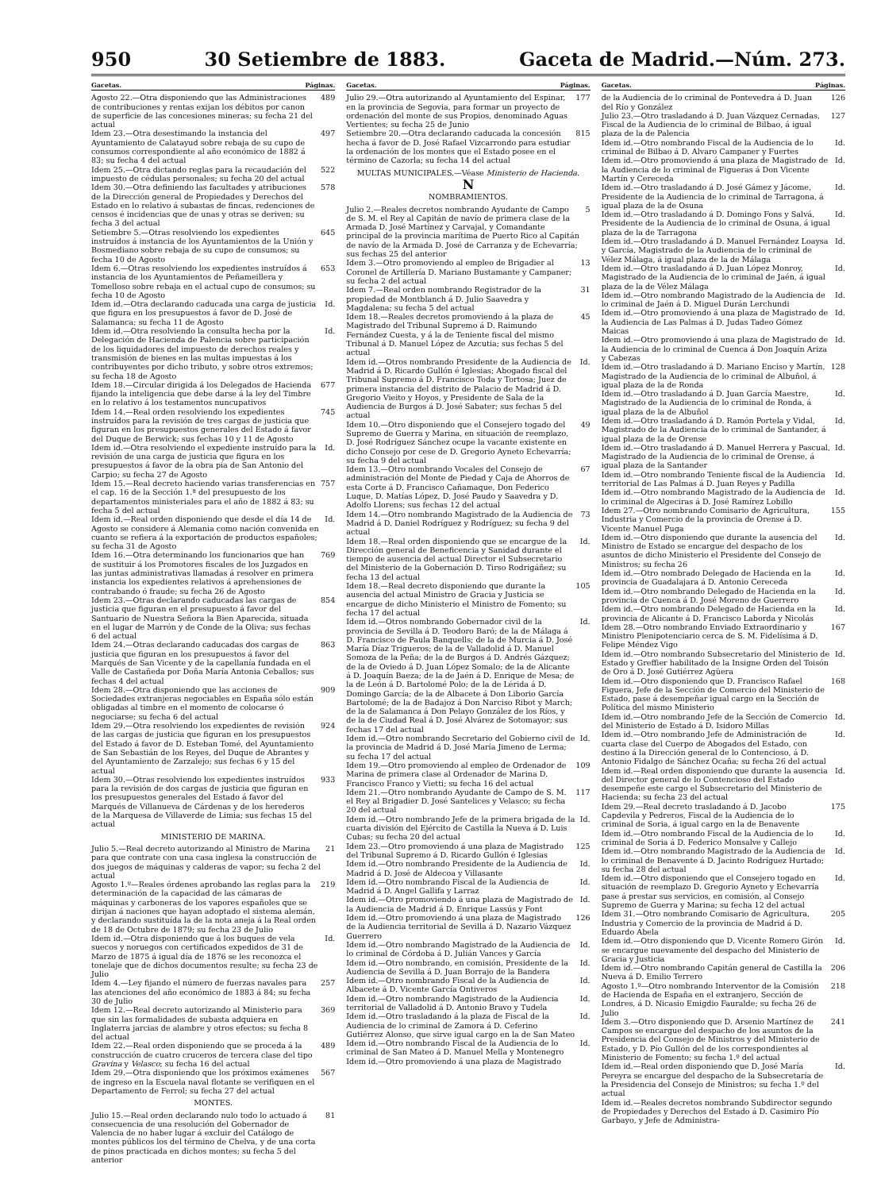950 30 Setiembre de 1883. Gaceta de Madrid.—Núm. 273.
Gacetas. Páginas.
Agosto 22.—Otra disponiendo que las Administraciones de contribuciones y rentas exijan los débitos por canon de superficie de las concesiones mineras; su fecha 21 del actual 489
Idem 23.—Otra desestimando la instancia del Ayuntamiento de Calatayud sobre rebaja de su cupo de consumos correspondiente al año económico de 1882 á 83; su fecha 4 del actual 497
Idem 25.—Otra dictando reglas para la recaudación del impuesto de cédulas personales; su fecha 20 del actual 522
Idem 30.—Otra definiendo las facultades y atribuciones de la Dirección general de Propiedades y Derechos del Estado en lo relativo á subastas de fincas, redenciones de censos é incidencias que de unas y otras se deriven; su fecha 3 del actual 578
Setiembre 5.—Otras resolviendo los expedientes instruídos á instancia de los Ayuntamientos de la Unión y Bosmediano sobre rebaja de su cupo de consumos; su fecha 10 de Agosto 645
Idem 6.—Otras resolviendo los expedientes instruídos á instancia de los Ayuntamientos de Peñameillera y Tomelloso sobre rebaja en el actual cupo de consumos; su fecha 10 de Agosto 653
Idem id.—Otra declarando caducada una carga de justicia que figura en los presupuestos á favor de D. José de Salamanca; su fecha 11 de Agosto Id.
Idem id.—Otra resolviendo la consulta hecha por la Delegación de Hacienda de Palencia sobre participación de los liquidadores del impuesto de derechos reales y transmisión de bienes en las multas impuestas á los contribuyentes por dicho tributo, y sobre otros extremos; su fecha 18 de Agosto Id.
Idem 18.—Circular dirigida á los Delegados de Hacienda fijando la inteligencia que debe darse á la ley del Timbre en lo relativo á los testamentos nuncupativos 677
Idem 14.—Real orden resolviendo los expedientes instruídos para la revisión de tres cargas de justicia que figuran en los presupuestos generales del Estado á favor del Duque de Berwick; sus fechas 10 y 11 de Agosto 745
Idem id.—Otra resolviendo el expediente instruído para la revisión de una carga de justicia que figura en los presupuestos á favor de la obra pía de San Antonio del Carpio; su fecha 27 de Agosto Id.
Idem 15.—Real decreto haciendo varias transferencias en el cap. 16 de la Sección 1.ª del presupuesto de los departamentos ministeriales para el año de 1882 á 83; su fecha 5 del actual 757
Idem id.—Real orden disponiendo que desde el día 14 de Agosto se considere á Alemania como nación convenida en cuanto se refiera á la exportación de productos españoles; su fecha 31 de Agosto Id.
Idem 16.—Otra determinando los funcionarios que han de sustituir á los Promotores fiscales de los Juzgados en las juntas administrativas llamadas á resolver en primera instancia los expedientes relativos á aprehensiones de contrabando ó fraude; su fecha 26 de Agosto 769
Idem 23.—Otras declarando caducadas las cargas de justicia que figuran en el presupuesto á favor del Santuario de Nuestra Señora la Bien Aparecida, situada en el lugar de Marrón y de Conde de la Oliva; sus fechas 6 del actual 854
Idem 24.—Otras declarando caducadas dos cargas de justicia que figuran en los presupuestos á favor del Marqués de San Vicente y de la capellanía fundada en el Valle de Castañeda por Doña María Antonia Ceballos; sus fechas 4 del actual 863
Idem 28.—Otra disponiendo que las acciones de Sociedades extranjeras negociables en España sólo están obligadas al timbre en el momento de colocarse ó negociarse; su fecha 6 del actual 909
Idem 29.—Otra resolviendo los expedientes de revisión de las cargas de justicia que figuran en los presupuestos del Estado á favor de D. Esteban Tomé, del Ayuntamiento de San Sebastián de los Reyes, del Duque de Abrantes y del Ayuntamiento de Zarzalejo; sus fechas 6 y 15 del actual 924
Idem 30.—Otras resolviendo los expedientes instruídos para la revisión de dos cargas de justicia que figuran en los presupuestos generales del Estado á favor del Marqués de Villanueva de Cárdenas y de los herederos de la Marquesa de Villaverde de Limia; sus fechas 15 del actual 933
MINISTERIO DE MARINA.
Julio 5.—Real decreto autorizando al Ministro de Marina para que contrate con una casa inglesa la construcción de dos juegos de máquinas y calderas de vapor; su fecha 2 del actual 21
Agosto 1.º—Reales órdenes aprobando las reglas para la determinación de la capacidad de las cámaras de máquinas y carboneras de los vapores españoles que se dirijan á naciones que hayan adoptado el sistema alemán, y declarando sustituída la de la nota aneja á la Real orden de 18 de Octubre de 1879; su fecha 23 de Julio 219
Idem id.—Otra disponiendo que á los buques de vela suecos y noruegos con certificados expedidos de 31 de Marzo de 1875 á igual día de 1876 se les reconozca el tonelaje que de dichos documentos resulte; su fecha 23 de Julio Id.
Idem 4.—Ley fijando el número de fuerzas navales para las atenciones del año económico de 1883 á 84; su fecha 30 de Julio 257
Idem 12.—Real decreto autorizando al Ministerio para que sin las formalidades de subasta adquiera en Inglaterra jarcias de alambre y otros efectos; su fecha 8 del actual 369
Idem 22.—Real orden disponiendo que se proceda á la construcción de cuatro cruceros de tercera clase del tipo Gravina y Velasco; su fecha 16 del actual 489
Idem 29.—Otra disponiendo que los próximos exámenes de ingreso en la Escuela naval flotante se verifiquen en el Departamento de Ferrol; su fecha 27 del actual 567
MONTES.
Julio 15.—Real orden declarando nulo todo lo actuado á consecuencia de una resolución del Gobernador de Valencia de no haber lugar á excluir del Catálogo de montes públicos los del término de Chelva, y de una corta de pinos practicada en dichos montes; su fecha 5 del anterior 81
Gacetas. Páginas.
Julio 29.—Otra autorizando al Ayuntamiento del Espinar, en la provincia de Segovia, para formar un proyecto de ordenación del monte de sus Propios, denominado Aguas Vertientes; su fecha 25 de Junio 177
Setiembre 20.—Otra declarando caducada la concesión hecha á favor de D. José Rafael Vizcarrondo para estudiar la ordenación de los montes que el Estado posee en el término de Cazorla; su fecha 14 del actual 815
MULTAS MUNICIPALES.—Véase Ministerio de Hacienda.
N
NOMBRAMIENTOS.
Julio 2.—Reales decretos nombrando Ayudante de Campo de S. M. el Rey al Capitán de navío de primera clase de la Armada D. José Martínez y Carvajal, y Comandante principal de la provincia marítima de Puerto Rico al Capitán de navío de la Armada D. José de Carranza y de Echevarría; sus fechas 25 del anterior 5
Idem 3.—Otro promoviendo al empleo de Brigadier al Coronel de Artillería D. Mariano Bustamante y Campaner; su fecha 2 del actual 13
Idem 7.—Real orden nombrando Registrador de la propiedad de Montblanch á D. Julio Saavedra y Magdalena; su fecha 5 del actual 31
Idem 18.—Reales decretos promoviendo á la plaza de Magistrado del Tribunal Supremo á D. Raimundo Fernández Cuesta, y á la de Teniente fiscal del mismo Tribunal á D. Manuel López de Azcutia; sus fechas 5 del actual 45
Idem id.—Otros nombrando Presidente de la Audiencia de Madrid á D. Ricardo Gullón é Iglesias; Abogado fiscal del Tribunal Supremo á D. Francisco Toda y Tortosa; Juez de primera instancia del distrito de Palacio de Madrid á D. Gregorio Vieito y Hoyos, y Presidente de Sala de la Audiencia de Burgos á D. José Sabater; sus fechas 5 del actual Id.
Idem 10.—Otro disponiendo que el Consejero togado del Supremo de Guerra y Marina, en situación de reemplazo, D. José Rodríguez Sánchez ocupe la vacante existente en dicho Consejo por cese de D. Gregorio Ayneto Echevarría; su fecha 9 del actual 49
Idem 13.—Otro nombrando Vocales del Consejo de administración del Monte de Piedad y Caja de Ahorros de esta Corte á D. Francisco Cañamaque, Don Federico Luque, D. Matías López, D. José Paudo y Saavedra y D. Adolfo Llorens; sus fechas 12 del actual 67
Idem 14.—Otro nombrando Magistrado de la Audiencia de Madrid á D. Daniel Rodríguez y Rodríguez; su fecha 9 del actual 73
Idem 18.—Real orden disponiendo que se encargue de la Dirección general de Beneficencia y Sanidad durante el tiempo de ausencia del actual Director el Subsecretario del Ministerio de la Gobernación D. Tirso Rodrigáñez; su fecha 13 del actual Id.
Idem 18.—Real decreto disponiendo que durante la ausencia del actual Ministro de Gracia y Justicia se encargue de dicho Ministerio el Ministro de Fomento; su fecha 17 del actual 105
Idem id.—Otros nombrando Gobernador civil de la provincia de Sevilla á D. Teodoro Baró; de la de Málaga á D. Francisco de Paula Banquells; de la de Murcia á D. José María Díaz Trigueros; de la de Valladolid á D. Manuel Somoza de la Peña; de la de Burgos á D. Andrés Gázquez; de la de Oviedo á D. Juan López Somalo; de la de Alicante á D. Joaquín Baeza; de la de Jaén á D. Enrique de Mesa; de la de León á D. Bartolomé Polo; de la de Lérida á D. Domingo García; de la de Albacete á Don Liborio García Bartolomé; de la de Badajoz á Don Narciso Ribot y March; de la de Salamanca á Don Pelayo González de los Ríos, y de la de Ciudad Real á D. José Alvárez de Sotomayor; sus fechas 17 del actual Id.
Idem id.—Otro nombrando Secretario del Gobierno civil de la provincia de Madrid á D. José María Jimeno de Lerma; su fecha 17 del actual Id.
Idem 19.—Otro promoviendo al empleo de Ordenador de Marina de primera clase al Ordenador de Marina D. Francisco Franco y Vietti; su fecha 16 del actual 109
Idem 21.—Otro nombrando Ayudante de Campo de S. M. el Rey al Brigadier D. José Santelices y Velasco; su fecha 20 del actual 117
Idem id.—Otro nombrando Jefe de la primera brigada de la cuarta división del Ejército de Castilla la Nueva á D. Luis Cubas; su fecha 20 del actual Id.
Idem 23.—Otro promoviendo á una plaza de Magistrado del Tribunal Supremo á D. Ricardo Gullón é Iglesias 125
Idem id.—Otro nombrando Presidente de la Audiencia de Madrid á D. José de Aldecoa y Villasante Id.
Idem id.—Otro nombrando Fiscal de la Audiencia de Madrid á D. Angel Gallifa y Larraz Id.
Idem id.—Otro promoviendo á una plaza de Magistrado de la Audiencia de Madrid á D. Enrique Lassús y Font Id.
Idem id.—Otro promoviendo á una plaza de Magistrado de la Audiencia territorial de Sevilla á D. Nazario Vázquez Guerrero 126
Idem id.—Otro nombrando Magistrado de la Audiencia de lo criminal de Córdoba á D. Julián Vances y García Id.
Idem id.—Otro nombrando, en comisión, Presidente de la Audiencia de Sevilla á D. Juan Borrajo de la Bandera Id.
Idem id.—Otro nombrando Fiscal de la Audiencia de Albacete á D. Vicente García Ontiveros Id.
Idem id.—Otro nombrando Magistrado de la Audiencia territorial de Valladolid á D. Antonio Bravo y Tudela Id.
Idem id.—Otro trasladando á la plaza de Fiscal de la Audiencia de lo criminal de Zamora á D. Ceferino Gutiérrez Alonso, que sirve igual cargo en la de San Mateo Id.
Idem id.—Otro nombrando Fiscal de la Audiencia de lo criminal de San Mateo á D. Manuel Mella y Montenegro Id.
Idem id.—Otro promoviendo á una plaza de Magistrado
Gacetas. Páginas.
de la Audiencia de lo criminal de Pontevedra á D. Juan del Río y González 126
Julio 23.—Otro trasladando á D. Juan Vázquez Cernadas, Fiscal de la Audiencia de lo criminal de Bilbao, á igual plaza de la de Palencia 127
Idem id.—Otro nombrando Fiscal de la Audiencia de lo criminal de Bilbao á D. Alvaro Campaner y Fuertes Id.
Idem id.—Otro promoviendo á una plaza de Magistrado de la Audiencia de lo criminal de Figueras á Don Vicente Martín y Cereceda Id.
Idem id.—Otro trasladando á D. José Gámez y Jácome, Presidente de la Audiencia de lo criminal de Tarragona, á igual plaza de la de Osuna Id.
Idem id.—Otro trasladando á D. Domingo Fons y Salvá, Presidente de la Audiencia de lo criminal de Osuna, á igual plaza de la de Tarragona Id.
Idem id.—Otro trasladando á D. Manuel Fernández Loaysa y García, Magistrado de la Audiencia de lo criminal de Vélez Málaga, á igual plaza de la de Málaga Id.
Idem id.—Otro trasladando á D. Juan López Monroy, Magistrado de la Audiencia de lo criminal de Jaén, á igual plaza de la de Vélez Málaga Id.
Idem id.—Otro nombrando Magistrado de la Audiencia de lo criminal de Jaén á D. Miguel Durán Lerchundi Id.
Idem id.—Otro promoviendo á una plaza de Magistrado de la Audiencia de Las Palmas á D. Judas Tadeo Gómez Maicas Id.
Idem id.—Otro promoviendo á una plaza de Magistrado de la Audiencia de lo criminal de Cuenca á Don Joaquín Ariza y Cabezas Id.
Idem id.—Otro trasladando á D. Mariano Enciso y Martín, Magistrado de la Audiencia de lo criminal de Albuñol, á igual plaza de la de Ronda 128
Idem id.—Otro trasladando á D. Juan García Maestre, Magistrado de la Audiencia de lo criminal de Ronda, á igual plaza de la de Albuñol Id.
Idem id.—Otro trasladando á D. Ramón Portela y Vidal, Magistrado de la Audiencia de lo criminal de Santander, á igual plaza de la de Orense Id.
Idem id.—Otro trasladando á D. Manuel Herrera y Pascual, Magistrado de la Audiencia de lo criminal de Orense, á igual plaza de la Santander Id.
Idem id.—Otro nombrando Teniente fiscal de la Audiencia territorial de Las Palmas á D. Juan Reyes y Padilla Id.
Idem id.—Otro nombrando Magistrado de la Audiencia de lo criminal de Algeciras á D. José Ramírez Lobillo Id.
Idem 27.—Otro nombrando Comisario de Agricultura, Industria y Comercio de la provincia de Orense á D. Vicente Manuel Puga 155
Idem id.—Otro disponiendo que durante la ausencia del Ministro de Estado se encargue del despacho de los asuntos de dicho Ministerio el Presidente del Consejo de Ministros; su fecha 26 Id.
Idem id.—Otro nombrado Delegado de Hacienda en la provincia de Guadalajara á D. Antonio Cereceda Id.
Idem id.—Otro nombrando Delegado de Hacienda en la provincia de Cuenca á D. José Moreno de Guerrero Id.
Idem id.—Otro nombrando Delegado de Hacienda en la provincia de Alicante á D. Francisco Laborda y Nicolás Id.
Idem 28.—Otro nombrando Enviado Extraordinario y Ministro Plenipotenciario cerca de S. M. Fidelísima á D. Felipe Méndez Vigo 167
Idem id.—Otro nombrando Subsecretario del Ministerio de Estado y Greffier habilitado de la Insigne Orden del Toisón de Oro á D. José Gutiérrez Agüera Id.
Idem id.—Otro disponiendo que D. Francisco Rafael Figuera, Jefe de la Sección de Comercio del Ministerio de Estado, pase á desempeñar igual cargo en la Sección de Política del mismo Ministerio 168
Idem id.—Otro nombrando Jefe de la Sección de Comercio del Ministerio de Estado á D. Isidoro Millas Id.
Idem id.—Otro nombrando Jefe de Administración de cuarta clase del Cuerpo de Abogados del Estado, con destino á la Dirección general de lo Contencioso, á D. Antonio Fidalgo de Sánchez Ocaña; su fecha 26 del actual Id.
Idem id.—Real orden disponiendo que durante la ausencia del Director general de lo Contencioso del Estado desempeñe este cargo el Subsecretario del Ministerio de Hacienda; su fecha 23 del actual Id.
Idem 29.—Real decreto trasladando á D. Jacobo Capdevila y Pedreros, Fiscal de la Audiencia de lo criminal de Soria, á igual cargo en la de Benavente 175
Idem id.—Otro nombrando Fiscal de la Audiencia de lo criminal de Soria á D. Federico Monsalve y Callejo Id.
Idem id.—Otro nombrando Magistrado de la Audiencia de lo criminal de Benavente á D. Jacinto Rodríguez Hurtado; su fecha 28 del actual Id.
Idem id.—Otro disponiendo que el Consejero togado en situación de reemplazo D. Gregorio Ayneto y Echevarría pase á prestar sus servicios, en comisión, al Consejo Supremo de Guerra y Marina; su fecha 12 del actual Id.
Idem 31.—Otro nombrando Comisario de Agricultura, Industria y Comercio de la provincia de Madrid á D. Eduardo Abela 205
Idem id.—Otro disponiendo que D. Vicente Romero Girón se encargue nuevamente del despacho del Ministerio de Gracia y Justicia Id.
Idem id.—Otro nombrando Capitán general de Castilla la Nueva á D. Emilio Terrero 206
Agosto 1.º—Otro nombrando Interventor de la Comisión de Hacienda de España en el extranjero, Sección de Londres, á D. Nicasio Emigdio Fauralde; su fecha 26 de Julio 218
Idem 3.—Otro disponiendo que D. Arsenio Martínez de Campos se encargue del despacho de los asuntos de la Presidencia del Consejo de Ministros y del Ministerio de Estado, y D. Pío Gullón del de los correspondientes al Ministerio de Fomento; su fecha 1.º del actual 241
Idem id.—Real orden disponiendo que D. José María Pereyra se encargue del despacho de la Subsecretaría de la Presidencia del Consejo de Ministros; su fecha 1.º del actual Id.
Idem id.—Reales decretos nombrando Subdirector segundo de Propiedades y Derechos del Estado á D. Casimiro Pío Garbayo, y Jefe de Administra-